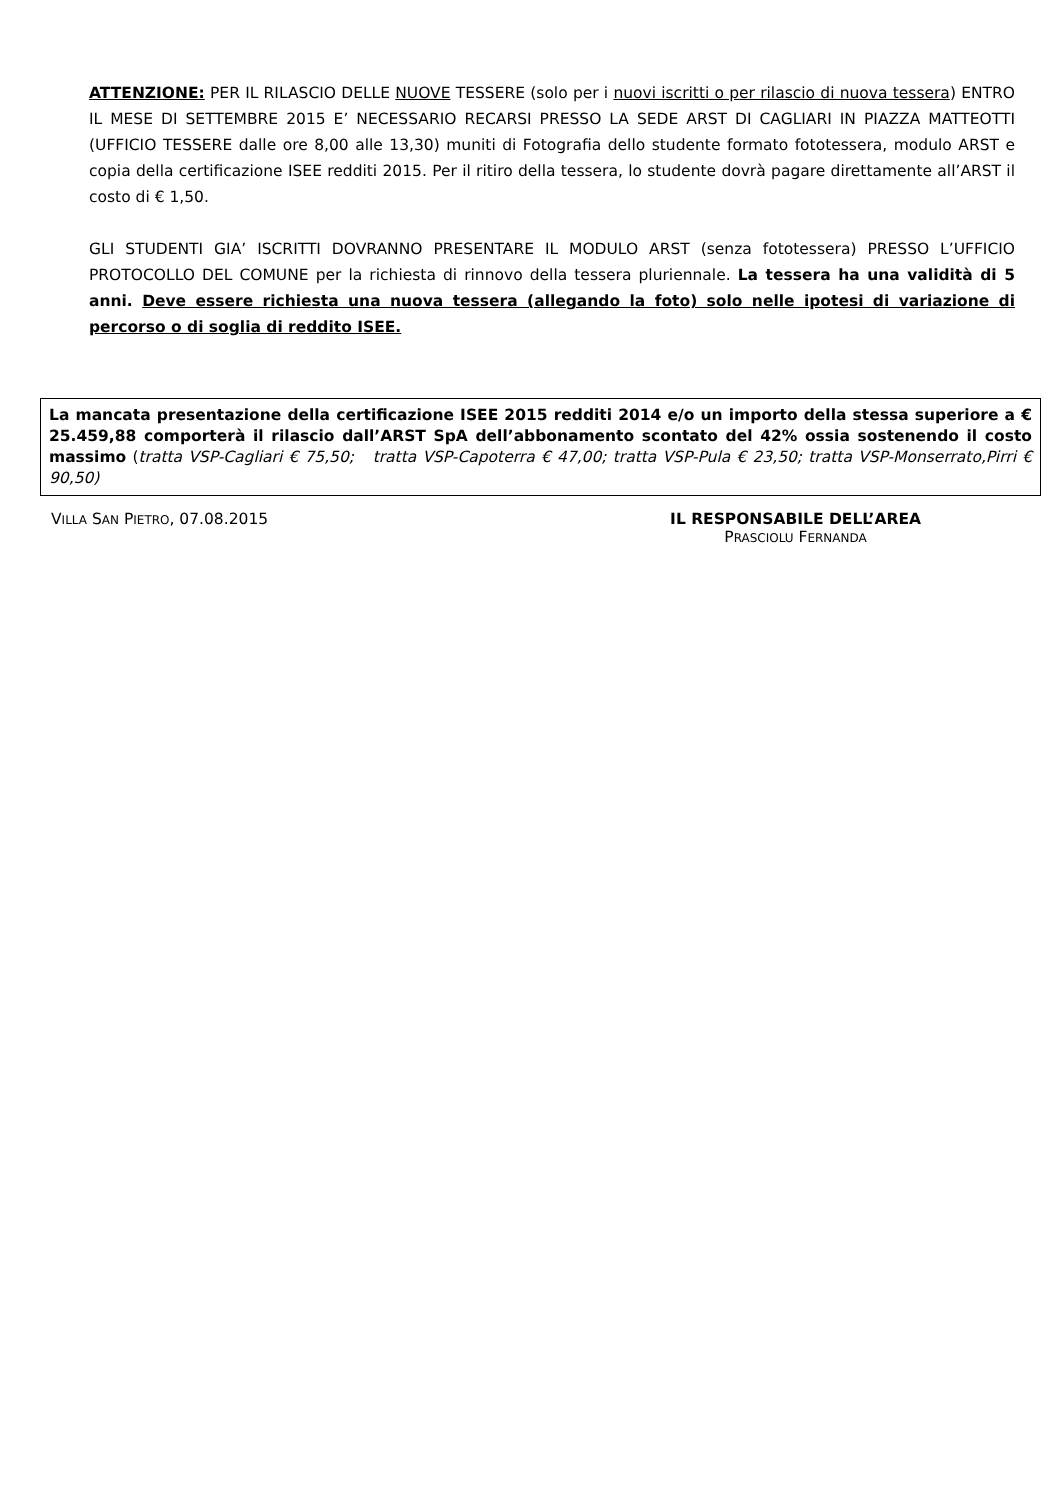ATTENZIONE: PER IL RILASCIO DELLE NUOVE TESSERE (solo per i nuovi iscritti o per rilascio di nuova tessera) ENTRO IL MESE DI SETTEMBRE 2015 E’ NECESSARIO RECARSI PRESSO LA SEDE ARST DI CAGLIARI IN PIAZZA MATTEOTTI (UFFICIO TESSERE dalle ore 8,00 alle 13,30) muniti di Fotografia dello studente formato fototessera, modulo ARST e copia della certificazione ISEE redditi 2015. Per il ritiro della tessera, lo studente dovrà pagare direttamente all’ARST il costo di € 1,50.
GLI STUDENTI GIA’ ISCRITTI DOVRANNO PRESENTARE IL MODULO ARST (senza fototessera) PRESSO L’UFFICIO PROTOCOLLO DEL COMUNE per la richiesta di rinnovo della tessera pluriennale. La tessera ha una validità di 5 anni. Deve essere richiesta una nuova tessera (allegando la foto) solo nelle ipotesi di variazione di percorso o di soglia di reddito ISEE.
La mancata presentazione della certificazione ISEE 2015 redditi 2014 e/o un importo della stessa superiore a € 25.459,88 comporterà il rilascio dall’ARST SpA dell’abbonamento scontato del 42% ossia sostenendo il costo massimo (tratta VSP-Cagliari € 75,50; tratta VSP-Capoterra € 47,00; tratta VSP-Pula € 23,50; tratta VSP-Monserrato,Pirri € 90,50)
VILLA SAN PIETRO, 07.08.2015 IL RESPONSABILE DELL’AREA
PRASCIOLU FERNANDA